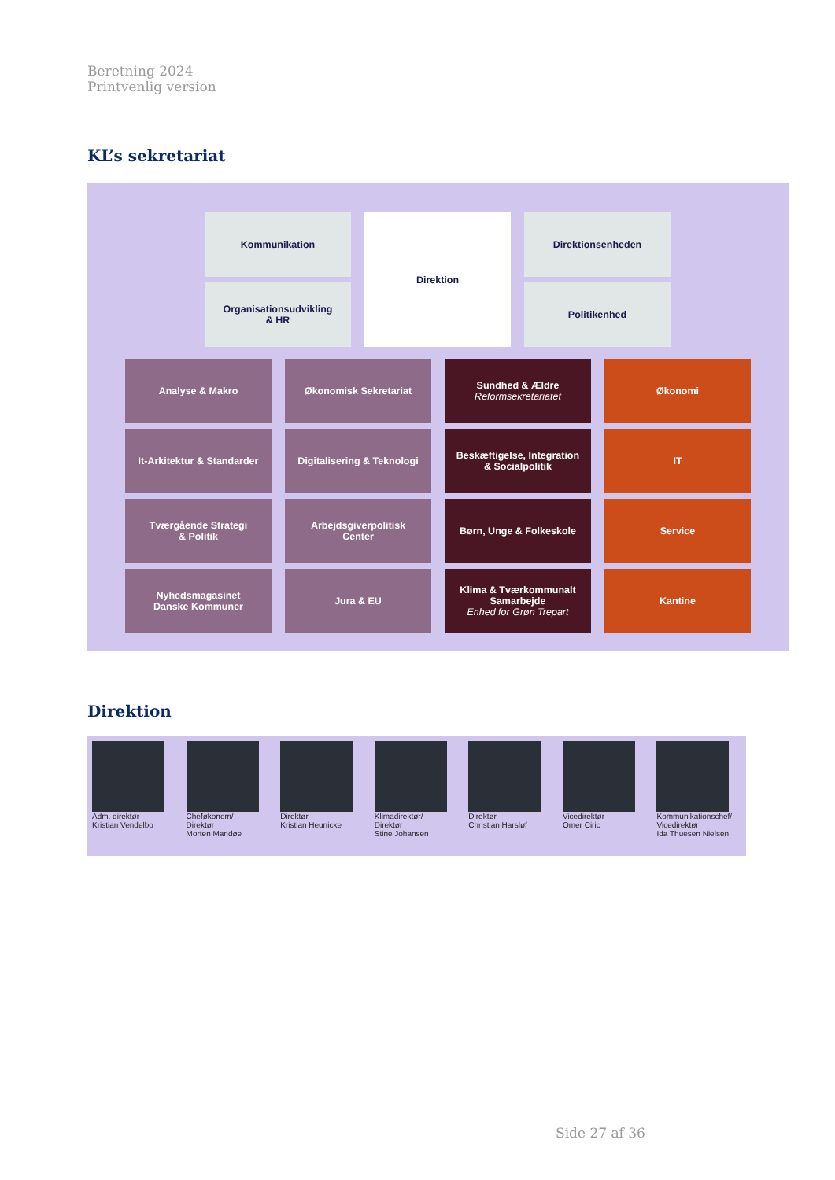Beretning 2024
Printvenlig version
KL’s sekretariat
Kommunikation
Organisationsudvikling
& HR
Direktion Direktionsenheden
Politikenhed
Analyse & Makro Økonomisk Sekretariat
Sundhed & Ældre
Reformsekretariatet
Økonomi
It-Arkitektur & Standarder
Digitalisering & Teknologi
Beskæftigelse, Integration
& Socialpolitik
IT
Tværgående Strategi
& Politik
Arbejdsgiverpolitisk
Center
Børn, Unge & Folkeskole Service
Nyhedsmagasinet
Danske Kommuner
Jura & EU
Klima & Tværkommunalt
Samarbejde
Enhed for Grøn Trepart
Kantine
Direktion
Adm. direktør
Kristian Vendelbo
Cheføkonom/
Direktør
Morten Mandøe
Direktør
Kristian Heunicke
Klimadirektør/
Direktør
Stine Johansen
Direktør
Christian Harsløf
Vicedirektør
Omer Ciric
Kommunikationschef/
Vicedirektør
Ida Thuesen Nielsen
Side 27 af 36